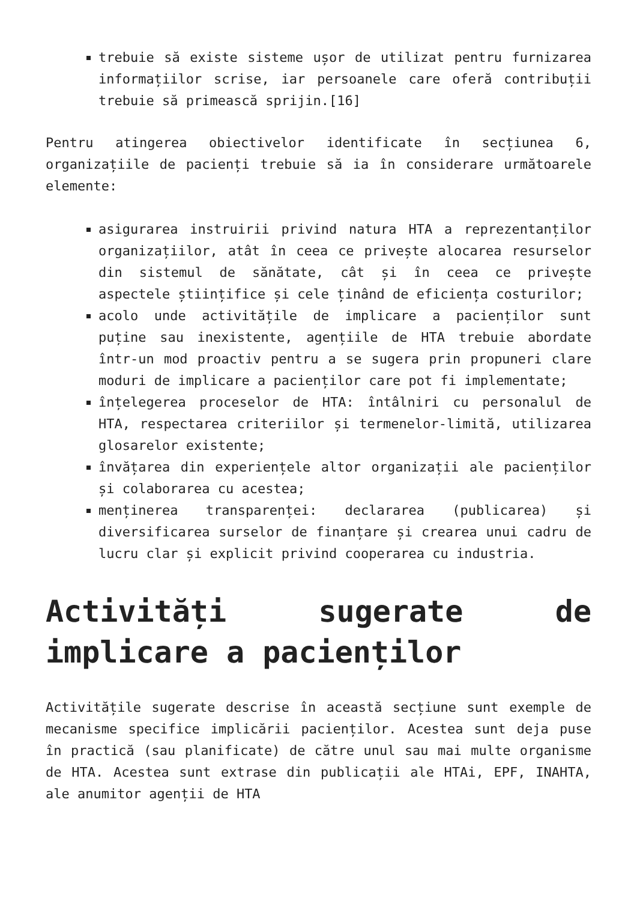trebuie să existe sisteme ușor de utilizat pentru furnizarea informațiilor scrise, iar persoanele care oferă contribuții trebuie să primească sprijin.[16]
Pentru atingerea obiectivelor identificate în secțiunea 6, organizațiile de pacienți trebuie să ia în considerare următoarele elemente:
asigurarea instruirii privind natura HTA a reprezentanților organizațiilor, atât în ceea ce privește alocarea resurselor din sistemul de sănătate, cât și în ceea ce privește aspectele științifice și cele ținând de eficiența costurilor;
acolo unde activitățile de implicare a pacienților sunt puține sau inexistente, agențiile de HTA trebuie abordate într-un mod proactiv pentru a se sugera prin propuneri clare moduri de implicare a pacienților care pot fi implementate;
înțelegerea proceselor de HTA: întâlniri cu personalul de HTA, respectarea criteriilor și termenelor-limită, utilizarea glosarelor existente;
învățarea din experiențele altor organizații ale pacienților și colaborarea cu acestea;
menținerea transparenței: declararea (publicarea) și diversificarea surselor de finanțare și crearea unui cadru de lucru clar și explicit privind cooperarea cu industria.
Activități sugerate de implicare a pacienților
Activitățile sugerate descrise în această secțiune sunt exemple de mecanisme specifice implicării pacienților. Acestea sunt deja puse în practică (sau planificate) de către unul sau mai multe organisme de HTA. Acestea sunt extrase din publicații ale HTAi, EPF, INAHTA, ale anumitor agenții de HTA